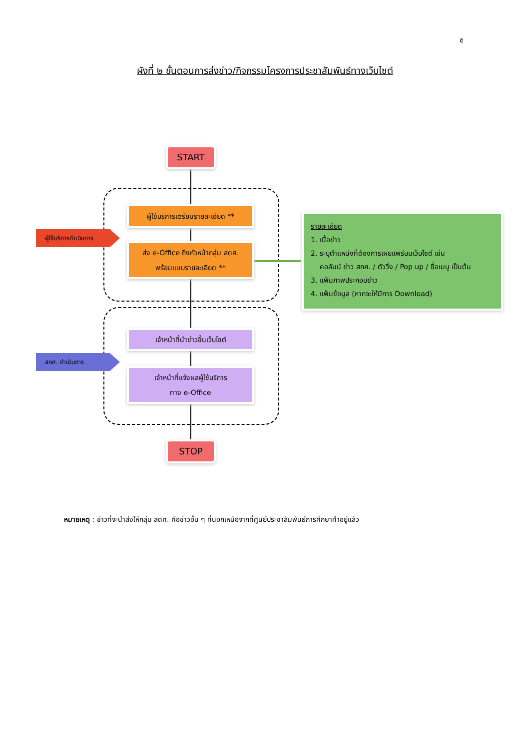๕
ผังที่ ๒ ขั้นตอนการส่งข่าว/กิจกรรมโครงการประชาสัมพันธ์ทางเว็บไซต์
START
ผู้ใช้บริการดำเนินการ
ผู้ใช้บริการเตรียมรายละเอียด **
ส่ง e-Office ถึงหัวหน้ากลุ่ม สดศ.
พร้อมแนบรายละเอียด **
รายละเอียด
1. เนื้อข่าว
2. ระบุตำแหน่งที่ต้องการเผยแพร่บนเว็บไซต์ เช่น
คอลัมน์ ข่าว สกศ. / ตัววิ่ง / Pop up / ชื่อเมนู เป็นต้น
3. แฟ้มภาพประกอบข่าว
4. แฟ้มข้อมูล (หากจะให้มีการ Download)
สดศ. ดำเนินการ
เจ้าหน้าที่นำข่าวขึ้นเว็บไซต์
เจ้าหน้าที่แจ้งผลผู้ใช้บริการ
ทาง e-Office
STOP
หมายเหตุ : ข่าวที่จะนำส่งให้กลุ่ม สดศ. คือข่าวอื่น ๆ ที่นอกเหนือจากที่ศูนย์ประชาสัมพันธ์การศึกษาทำอยู่แล้ว